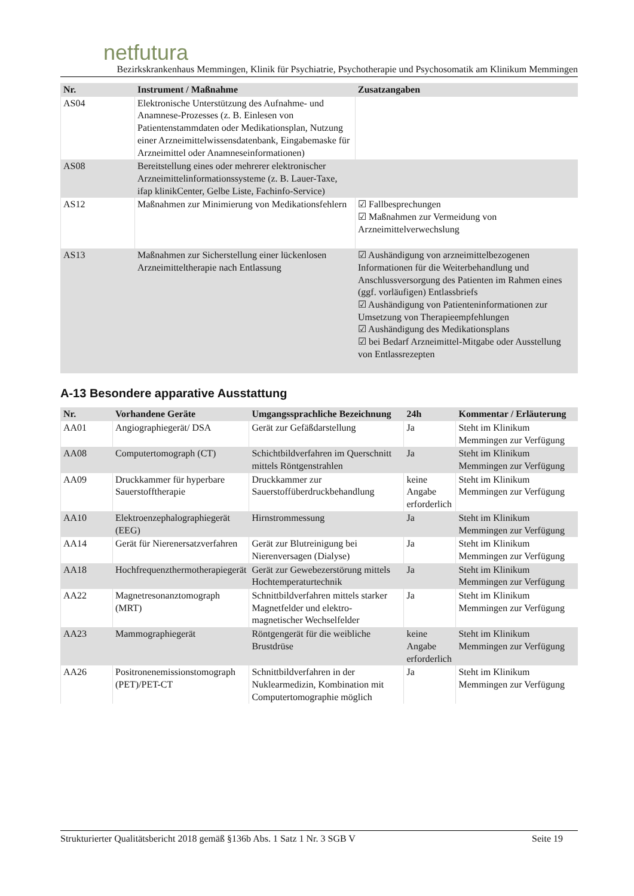netfutura
Bezirkskrankenhaus Memmingen, Klinik für Psychiatrie, Psychotherapie und Psychosomatik am Klinikum Memmingen
| Nr. | Instrument / Maßnahme | Zusatzangaben |
| --- | --- | --- |
| AS04 | Elektronische Unterstützung des Aufnahme- und Anamnese-Prozesses (z. B. Einlesen von Patientenstammdaten oder Medikationsplan, Nutzung einer Arzneimittelwissensdatenbank, Eingabemaske für Arzneimittel oder Anamneseinformationen) | |
| AS08 | Bereitstellung eines oder mehrerer elektronischer Arzneimittelinformationssysteme (z. B. Lauer-Taxe, ifap klinikCenter, Gelbe Liste, Fachinfo-Service) | |
| AS12 | Maßnahmen zur Minimierung von Medikationsfehlern | ☑ Fallbesprechungen ☑ Maßnahmen zur Vermeidung von Arzneimittelverwechslung |
| AS13 | Maßnahmen zur Sicherstellung einer lückenlosen Arzneimitteltherapie nach Entlassung | ☑ Aushändigung von arzneimittelbezogenen Informationen für die Weiterbehandlung und Anschlussversorgung des Patienten im Rahmen eines (ggf. vorläufigen) Entlassbriefs ☑ Aushändigung von Patienteninformationen zur Umsetzung von Therapieempfehlungen ☑ Aushändigung des Medikationsplans ☑ bei Bedarf Arzneimittel-Mitgabe oder Ausstellung von Entlassrezepten |
A-13 Besondere apparative Ausstattung
| Nr. | Vorhandene Geräte | Umgangssprachliche Bezeichnung | 24h | Kommentar / Erläuterung |
| --- | --- | --- | --- | --- |
| AA01 | Angiographiegerät/ DSA | Gerät zur Gefäßdarstellung | Ja | Steht im Klinikum Memmingen zur Verfügung |
| AA08 | Computertomograph (CT) | Schichtbildverfahren im Querschnitt mittels Röntgenstrahlen | Ja | Steht im Klinikum Memmingen zur Verfügung |
| AA09 | Druckkammer für hyperbare Sauerstofftherapie | Druckkammer zur Sauerstoffüberdruckbehandlung | keine Angabe erforderlich | Steht im Klinikum Memmingen zur Verfügung |
| AA10 | Elektroenzephalographiegerät (EEG) | Hirnstrommessung | Ja | Steht im Klinikum Memmingen zur Verfügung |
| AA14 | Gerät für Nierenersatzverfahren | Gerät zur Blutreinigung bei Nierenversagen (Dialyse) | Ja | Steht im Klinikum Memmingen zur Verfügung |
| AA18 | Hochfrequenzthermotherapiegerät | Gerät zur Gewebezerstörung mittels Hochtemperaturtechnik | Ja | Steht im Klinikum Memmingen zur Verfügung |
| AA22 | Magnetresonanztomograph (MRT) | Schnittbildverfahren mittels starker Magnetfelder und elektro-magnetischer Wechselfelder | Ja | Steht im Klinikum Memmingen zur Verfügung |
| AA23 | Mammographiegerät | Röntgengerät für die weibliche Brustdrüse | keine Angabe erforderlich | Steht im Klinikum Memmingen zur Verfügung |
| AA26 | Positronenemissionstomograph (PET)/PET-CT | Schnittbildverfahren in der Nuklearmedizin, Kombination mit Computertomographie möglich | Ja | Steht im Klinikum Memmingen zur Verfügung |
Strukturierter Qualitätsbericht 2018 gemäß §136b Abs. 1 Satz 1 Nr. 3 SGB V Seite 19